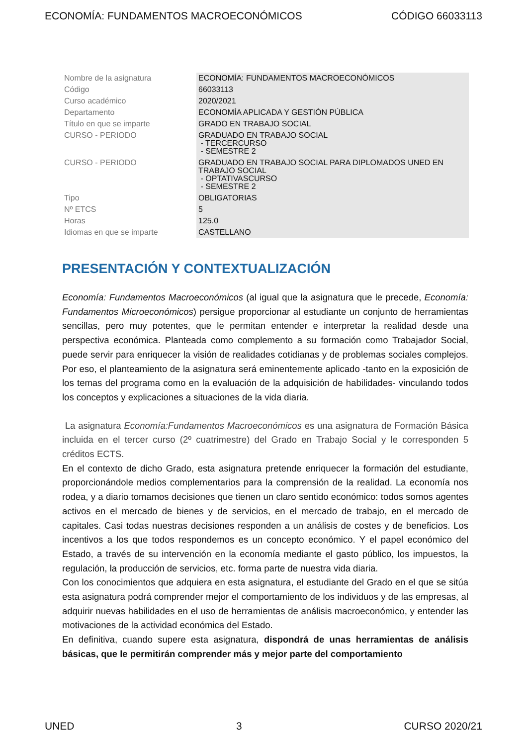ECONOMÍA: FUNDAMENTOS MACROECONÓMICOS CÓDIGO 66033113
| Nombre de la asignatura | ECONOMÍA: FUNDAMENTOS MACROECONÓMICOS |
| Código | 66033113 |
| Curso académico | 2020/2021 |
| Departamento | ECONOMÍA APLICADA Y GESTIÓN PÚBLICA |
| Título en que se imparte | GRADO EN TRABAJO SOCIAL |
| CURSO - PERIODO | GRADUADO EN TRABAJO SOCIAL - TERCERCURSO - SEMESTRE 2 |
| CURSO - PERIODO | GRADUADO EN TRABAJO SOCIAL PARA DIPLOMADOS UNED EN TRABAJO SOCIAL - OPTATIVASCURSO - SEMESTRE 2 |
| Tipo | OBLIGATORIAS |
| Nº ETCS | 5 |
| Horas | 125.0 |
| Idiomas en que se imparte | CASTELLANO |
PRESENTACIÓN Y CONTEXTUALIZACIÓN
Economía: Fundamentos Macroeconómicos (al igual que la asignatura que le precede, Economía: Fundamentos Microeconómicos) persigue proporcionar al estudiante un conjunto de herramientas sencillas, pero muy potentes, que le permitan entender e interpretar la realidad desde una perspectiva económica. Planteada como complemento a su formación como Trabajador Social, puede servir para enriquecer la visión de realidades cotidianas y de problemas sociales complejos. Por eso, el planteamiento de la asignatura será eminentemente aplicado -tanto en la exposición de los temas del programa como en la evaluación de la adquisición de habilidades- vinculando todos los conceptos y explicaciones a situaciones de la vida diaria.
La asignatura Economía:Fundamentos Macroeconómicos es una asignatura de Formación Básica incluida en el tercer curso (2º cuatrimestre) del Grado en Trabajo Social y le corresponden 5 créditos ECTS.
En el contexto de dicho Grado, esta asignatura pretende enriquecer la formación del estudiante, proporcionándole medios complementarios para la comprensión de la realidad. La economía nos rodea, y a diario tomamos decisiones que tienen un claro sentido económico: todos somos agentes activos en el mercado de bienes y de servicios, en el mercado de trabajo, en el mercado de capitales. Casi todas nuestras decisiones responden a un análisis de costes y de beneficios. Los incentivos a los que todos respondemos es un concepto económico. Y el papel económico del Estado, a través de su intervención en la economía mediante el gasto público, los impuestos, la regulación, la producción de servicios, etc. forma parte de nuestra vida diaria.
Con los conocimientos que adquiera en esta asignatura, el estudiante del Grado en el que se sitúa esta asignatura podrá comprender mejor el comportamiento de los individuos y de las empresas, al adquirir nuevas habilidades en el uso de herramientas de análisis macroeconómico, y entender las motivaciones de la actividad económica del Estado.
En definitiva, cuando supere esta asignatura, dispondrá de unas herramientas de análisis básicas, que le permitirán comprender más y mejor parte del comportamiento
UNED 3 CURSO 2020/21